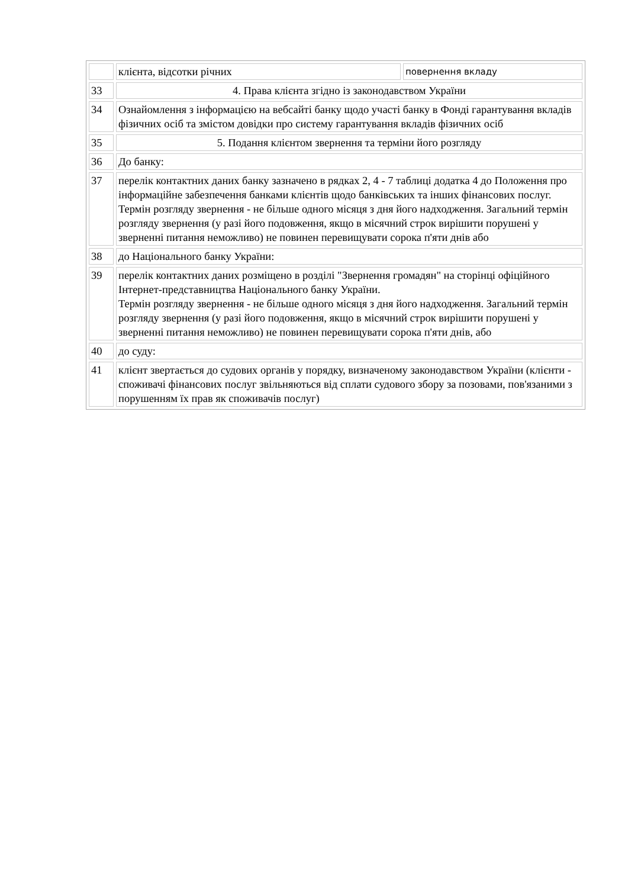| | клієнта, відсотки річних | повернення вкладу |
| 33 | 4. Права клієнта згідно із законодавством України | |
| 34 | Ознайомлення з інформацією на вебсайті банку щодо участі банку в Фонді гарантування вкладів фізичних осіб та змістом довідки про систему гарантування вкладів фізичних осіб | |
| 35 | 5. Подання клієнтом звернення та терміни його розгляду | |
| 36 | До банку: | |
| 37 | перелік контактних даних банку зазначено в рядках 2, 4 - 7 таблиці додатка 4 до Положення про інформаційне забезпечення банками клієнтів щодо банківських та інших фінансових послуг. Термін розгляду звернення - не більше одного місяця з дня його надходження. Загальний термін розгляду звернення (у разі його подовження, якщо в місячний строк вирішити порушені у зверненні питання неможливо) не повинен перевищувати сорока п'яти днів або | |
| 38 | до Національного банку України: | |
| 39 | перелік контактних даних розміщено в розділі "Звернення громадян" на сторінці офіційного Інтернет-представництва Національного банку України. Термін розгляду звернення - не більше одного місяця з дня його надходження. Загальний термін розгляду звернення (у разі його подовження, якщо в місячний строк вирішити порушені у зверненні питання неможливо) не повинен перевищувати сорока п'яти днів, або | |
| 40 | до суду: | |
| 41 | клієнт звертається до судових органів у порядку, визначеному законодавством України (клієнти - споживачі фінансових послуг звільняються від сплати судового збору за позовами, пов'язаними з порушенням їх прав як споживачів послуг) | |